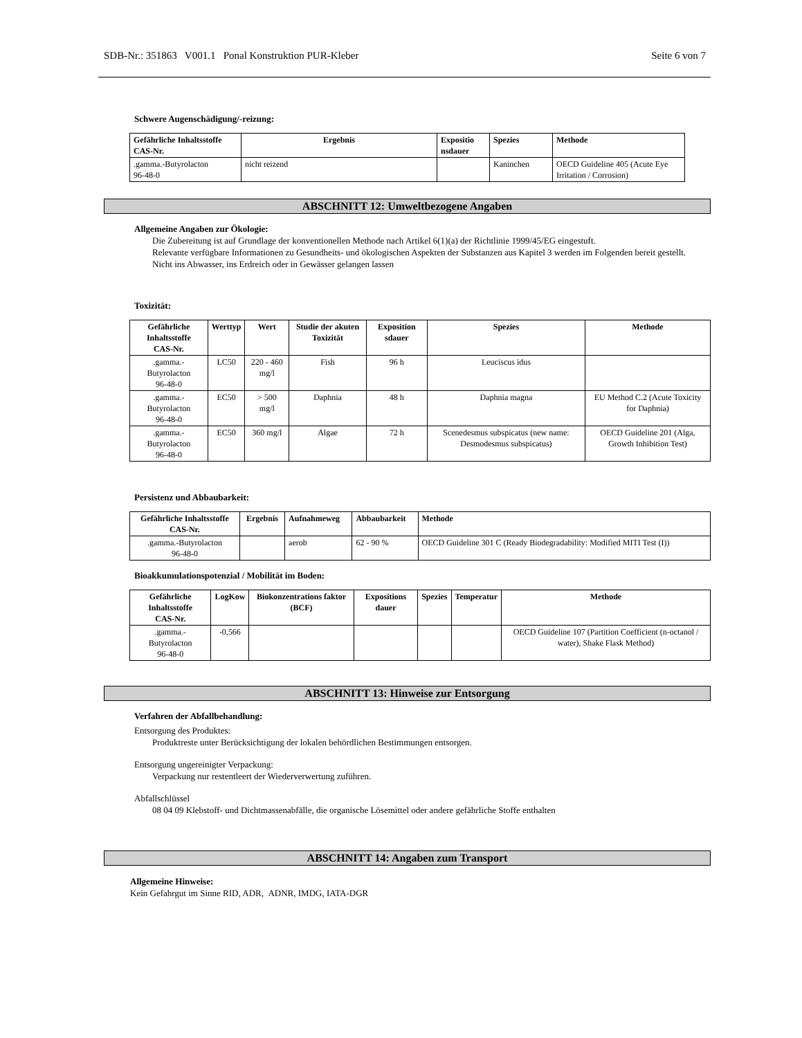SDB-Nr.: 351863 V001.1 Ponal Konstruktion PUR-Kleber Seite 6 von 7
Schwere Augenschädigung/-reizung:
| Gefährliche Inhaltsstoffe CAS-Nr. | Ergebnis | Expositio nsdauer | Spezies | Methode |
| --- | --- | --- | --- | --- |
| .gamma.-Butyrolacton 96-48-0 | nicht reizend | | Kaninchen | OECD Guideline 405 (Acute Eye Irritation / Corrosion) |
ABSCHNITT 12: Umweltbezogene Angaben
Allgemeine Angaben zur Ökologie:
Die Zubereitung ist auf Grundlage der konventionellen Methode nach Artikel 6(1)(a) der Richtlinie 1999/45/EG eingestuft.
Relevante verfügbare Informationen zu Gesundheits- und ökologischen Aspekten der Substanzen aus Kapitel 3 werden im Folgenden bereit gestellt.
Nicht ins Abwasser, ins Erdreich oder in Gewässer gelangen lassen
Toxizität:
| Gefährliche Inhaltsstoffe CAS-Nr. | Werttyp | Wert | Studie der akuten Toxizität | Exposition sdauer | Spezies | Methode |
| --- | --- | --- | --- | --- | --- | --- |
| .gamma.-Butyrolacton 96-48-0 | LC50 | 220 - 460 mg/l | Fish | 96 h | Leuciscus idus | |
| .gamma.-Butyrolacton 96-48-0 | EC50 | > 500 mg/l | Daphnia | 48 h | Daphnia magna | EU Method C.2 (Acute Toxicity for Daphnia) |
| .gamma.-Butyrolacton 96-48-0 | EC50 | 360 mg/l | Algae | 72 h | Scenedesmus subspicatus (new name: Desmodesmus subspicatus) | OECD Guideline 201 (Alga, Growth Inhibition Test) |
Persistenz und Abbaubarkeit:
| Gefährliche Inhaltsstoffe CAS-Nr. | Ergebnis | Aufnahmeweg | Abbaubarkeit | Methode |
| --- | --- | --- | --- | --- |
| .gamma.-Butyrolacton 96-48-0 | | aerob | 62 - 90 % | OECD Guideline 301 C (Ready Biodegradability: Modified MITI Test (I)) |
Bioakkumulationspotenzial / Mobilität im Boden:
| Gefährliche Inhaltsstoffe CAS-Nr. | LogKow | Biokonzentrations faktor (BCF) | Expositions dauer | Spezies | Temperatur | Methode |
| --- | --- | --- | --- | --- | --- | --- |
| .gamma.-Butyrolacton 96-48-0 | -0,566 | | | | | OECD Guideline 107 (Partition Coefficient (n-octanol / water), Shake Flask Method) |
ABSCHNITT 13: Hinweise zur Entsorgung
Verfahren der Abfallbehandlung:
Entsorgung des Produktes:
Produktreste unter Berücksichtigung der lokalen behördlichen Bestimmungen entsorgen.
Entsorgung ungereinigter Verpackung:
Verpackung nur restentleert der Wiederverwertung zuführen.
Abfallschlüssel
08 04 09 Klebstoff- und Dichtmassenabfälle, die organische Lösemittel oder andere gefährliche Stoffe enthalten
ABSCHNITT 14: Angaben zum Transport
Allgemeine Hinweise:
Kein Gefahrgut im Sinne RID, ADR, ADNR, IMDG, IATA-DGR